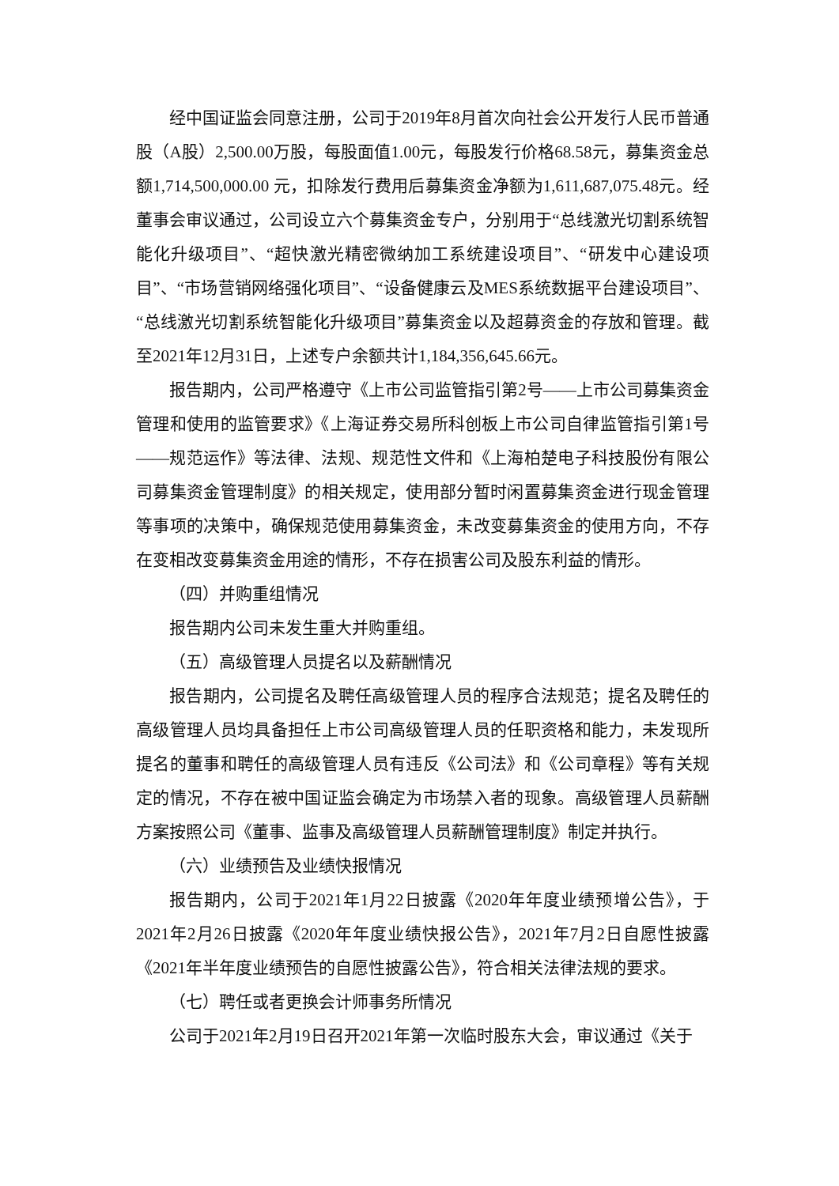经中国证监会同意注册，公司于2019年8月首次向社会公开发行人民币普通股（A股）2,500.00万股，每股面值1.00元，每股发行价格68.58元，募集资金总额1,714,500,000.00 元，扣除发行费用后募集资金净额为1,611,687,075.48元。经董事会审议通过，公司设立六个募集资金专户，分别用于“总线激光切割系统智能化升级项目”、“超快激光精密微纳加工系统建设项目”、“研发中心建设项目”、“市场营销网络强化项目”、“设备健康云及MES系统数据平台建设项目”、“总线激光切割系统智能化升级项目”募集资金以及超募资金的存放和管理。截至2021年12月31日，上述专户余额共计1,184,356,645.66元。
报告期内，公司严格遵守《上市公司监管指引第2号——上市公司募集资金管理和使用的监管要求》《上海证券交易所科创板上市公司自律监管指引第1号——规范运作》等法律、法规、规范性文件和《上海柏楚电子科技股份有限公司募集资金管理制度》的相关规定，使用部分暂时闲置募集资金进行现金管理等事项的决策中，确保规范使用募集资金，未改变募集资金的使用方向，不存在变相改变募集资金用途的情形，不存在损害公司及股东利益的情形。
（四）并购重组情况
报告期内公司未发生重大并购重组。
（五）高级管理人员提名以及薪酬情况
报告期内，公司提名及聘任高级管理人员的程序合法规范；提名及聘任的高级管理人员均具备担任上市公司高级管理人员的任职资格和能力，未发现所提名的董事和聘任的高级管理人员有违反《公司法》和《公司章程》等有关规定的情况，不存在被中国证监会确定为市场禁入者的现象。高级管理人员薪酬方案按照公司《董事、监事及高级管理人员薪酬管理制度》制定并执行。
（六）业绩预告及业绩快报情况
报告期内，公司于2021年1月22日披露《2020年年度业绩预增公告》，于2021年2月26日披露《2020年年度业绩快报公告》，2021年7月2日自愿性披露《2021年半年度业绩预告的自愿性披露公告》，符合相关法律法规的要求。
（七）聘任或者更换会计师事务所情况
公司于2021年2月19日召开2021年第一次临时股东大会，审议通过《关于